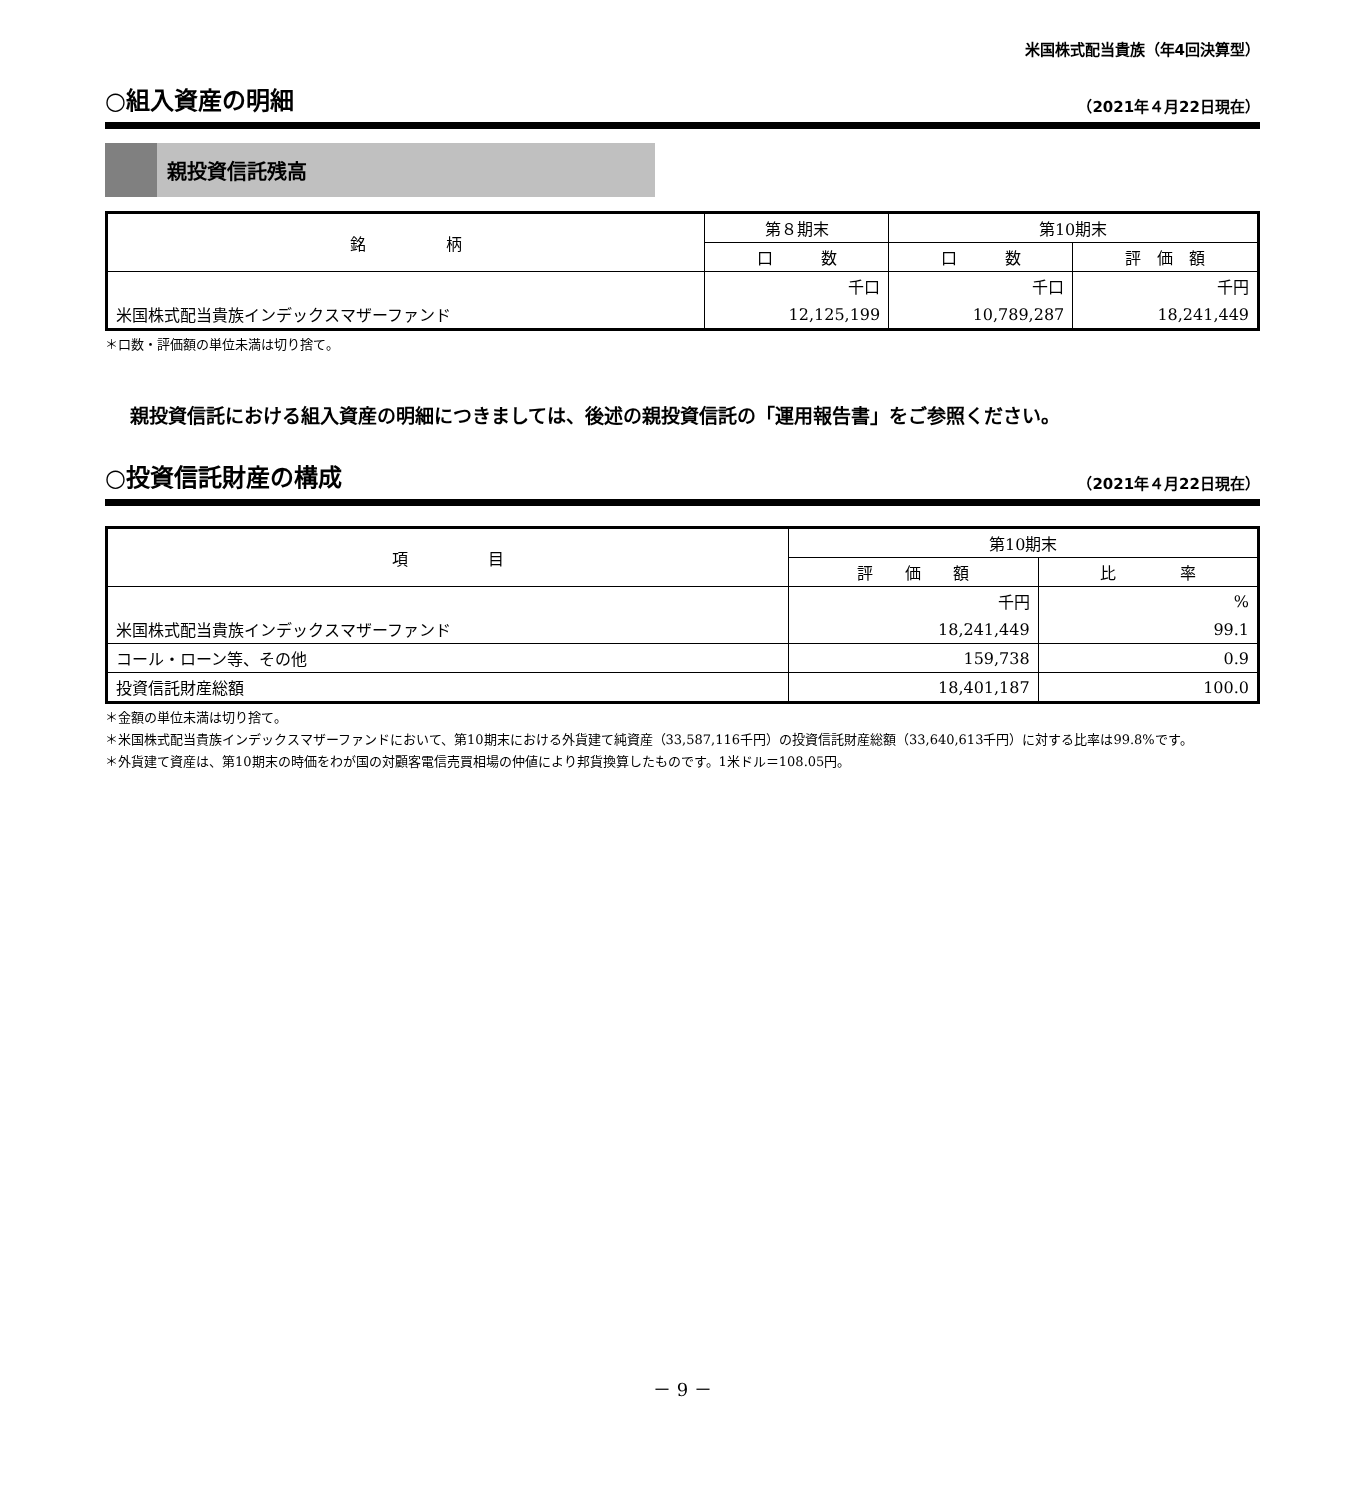米国株式配当貴族（年4回決算型）
○組入資産の明細
（2021年４月22日現在）
親投資信託残高
| 銘 柄 | 第８期末 | 第10期末 | |
| --- | --- | --- | --- |
| | 口 数 | 口 数 | 評 価 額 |
| | 千口 | 千口 | 千円 |
| 米国株式配当貴族インデックスマザーファンド | 12,125,199 | 10,789,287 | 18,241,449 |
＊口数・評価額の単位未満は切り捨て。
親投資信託における組入資産の明細につきましては、後述の親投資信託の「運用報告書」をご参照ください。
○投資信託財産の構成
（2021年４月22日現在）
| 項 目 | 第10期末 | |
| --- | --- | --- |
| | 評 価 額 | 比 率 |
| | 千円 | % |
| 米国株式配当貴族インデックスマザーファンド | 18,241,449 | 99.1 |
| コール・ローン等、その他 | 159,738 | 0.9 |
| 投資信託財産総額 | 18,401,187 | 100.0 |
＊金額の単位未満は切り捨て。
＊米国株式配当貴族インデックスマザーファンドにおいて、第10期末における外貨建て純資産（33,587,116千円）の投資信託財産総額（33,640,613千円）に対する比率は99.8%です。
＊外貨建て資産は、第10期末の時価をわが国の対顧客電信売買相場の仲値により邦貨換算したものです。1米ドル＝108.05円。
－ 9 －